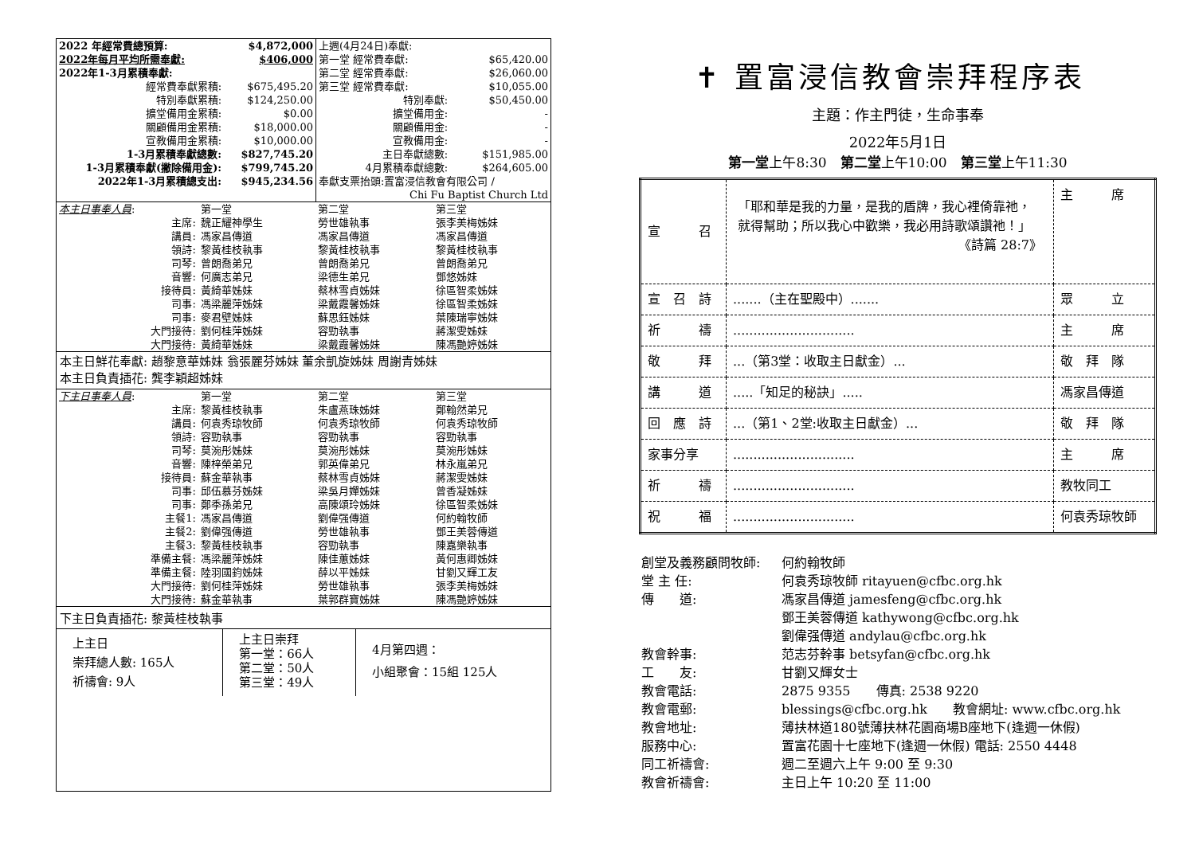| 2022 年經常費總預算: | $4,872,000 |
| --- | --- |
| 2022年每月平均所需奉獻: | $406,000 |
| 2022年1-3月累積奉獻: | |
| 經常費奉獻累積: | $675,495.20 |
| 特別奉獻累積: | $124,250.00 |
| 擴堂備用金累積: | $0.00 |
| 關顧備用金累積: | $18,000.00 |
| 宣教備用金累積: | $10,000.00 |
| 1-3月累積奉獻總數: | $827,745.20 |
| 1-3月累積奉獻(撇除備用金): | $799,745.20 |
| 2022年1-3月累積總支出: | $945,234.56 |
| 上週(4月24日)奉獻: | |
| 第一堂 經常費奉獻: | $65,420.00 |
| 第二堂 經常費奉獻: | $26,060.00 |
| 第三堂 經常費奉獻: | $10,055.00 |
| 特別奉獻: | $50,450.00 |
| 擴堂備用金: | - |
| 關顧備用金: | - |
| 宣教備用金: | - |
| 主日奉獻總數: | $151,985.00 |
| 4月累積奉獻總數: | $264,605.00 |
| 奉獻支票抬頭:置富浸信教會有限公司 / | |
| Chi Fu Baptist Church Ltd | |
| 本主日事奉人員 : | 第一堂 | 第二堂 | 第三堂 |
| 主席: | 魏正耀神學生 | 勞世雄執事 | 張李美梅姊妹 |
| 講員: | 馮家昌傳道 | 馮家昌傳道 | 馮家昌傳道 |
| 領詩: | 黎黃桂枝執事 | 黎黃桂枝執事 | 黎黃桂枝執事 |
| 司琴: | 曾朗喬弟兄 | 曾朗喬弟兄 | 曾朗喬弟兄 |
| 音響: | 何廣志弟兄 | 梁德生弟兄 | 鄧悠姊妹 |
| 接待員: | 黃綺華姊妹 | 蔡林雪貞姊妹 | 徐區智柔姊妹 |
| 司事: | 馮梁麗萍姊妹 | 梁戴霞馨姊妹 | 徐區智柔姊妹 |
| 司事: | 麥君壁姊妹 | 蘇思鈺姊妹 | 葉陳瑞寧姊妹 |
| 大門接待: | 劉何桂萍姊妹 | 容勁執事 | 蔣潔雯姊妹 |
| 大門接待: | 黃綺華姊妹 | 梁戴霞馨姊妹 | 陳馮艷婷姊妹 |
本主日鮮花奉獻: 趙黎意華姊妹 翁張麗芬姊妹 董余凱旋姊妹 周謝青姊妹
本主日負責插花: 龔李穎超姊妹
| 下主日事奉人員 : | 第一堂 | 第二堂 | 第三堂 |
| 主席: | 黎黃桂枝執事 | 朱盧燕珠姊妹 | 鄭翰然弟兄 |
| 講員: | 何袁秀琼牧師 | 何袁秀琼牧師 | 何袁秀琼牧師 |
| 領詩: | 容勁執事 | 容勁執事 | 容勁執事 |
| 司琴: | 莫涴彤姊妹 | 莫涴彤姊妹 | 莫涴彤姊妹 |
| 音響: | 陳梓榮弟兄 | 郭英偉弟兄 | 林永嵐弟兄 |
| 接待員: | 蘇金華執事 | 蔡林雪貞姊妹 | 蔣潔雯姊妹 |
| 司事: | 邱伍慕芬姊妹 | 梁吳月嬋姊妹 | 曾香凝姊妹 |
| 司事: | 鄭季孫弟兄 | 高陳頌玲姊妹 | 徐區智柔姊妹 |
| 主餐1: | 馮家昌傳道 | 劉偉强傳道 | 何約翰牧師 |
| 主餐2: | 劉偉强傳道 | 勞世雄執事 | 鄧王美蓉傳道 |
| 主餐3: | 黎黃桂枝執事 | 容勁執事 | 陳嘉樂執事 |
| 準備主餐: | 馮梁麗萍姊妹 | 陳佳蕙姊妹 | 黃何惠卿姊妹 |
| 準備主餐: | 陸羽國鈞姊妹 | 薛以平姊妹 | 甘劉又輝工友 |
| 大門接待: | 劉何桂萍姊妹 | 勞世雄執事 | 張李美梅姊妹 |
| 大門接待: | 蘇金華執事 | 葉郭群寶姊妹 | 陳馮艷婷姊妹 |
下主日負責插花: 黎黃桂枝執事
| 上主日 崇拜總人數: 165人 祈禱會: 9人 | 上主日崇拜 第一堂：66人 第二堂：50人 第三堂：49人 | 4月第四週： 小組聚會：15組 125人 |
✝ 置富浸信教會崇拜程序表
主題：作主門徒，生命事奉
2022年5月1日
第一堂上午8:30　第二堂上午10:00　第三堂上午11:30
| 宣 召 | 「耶和華是我的力量，是我的盾牌，我心裡倚靠祂，就得幫助；所以我心中歡樂，我必用詩歌頌讚祂！」 《詩篇 28:7》 | 主 席 |
| 宣 召 詩 | .......（主在聖殿中）....... | 眾 立 |
| 祈 禱 | .............................. | 主 席 |
| 敬 拜 | ...（第3堂：收取主日獻金）... | 敬 拜 隊 |
| 講 道 | .....「知足的秘訣」..... | 馮家昌傳道 |
| 回 應 詩 | ...（第1、2堂:收取主日獻金）... | 敬 拜 隊 |
| 家事分享 | .............................. | 主 席 |
| 祈 禱 | .............................. | 教牧同工 |
| 祝 福 | .............................. | 何袁秀琼牧師 |
| 創堂及義務顧問牧師: | 何約翰牧師 |
| 堂 主 任: | 何袁秀琼牧師 ritayuen@cfbc.org.hk |
| 傳 道: | 馮家昌傳道 jamesfeng@cfbc.org.hk |
| | 鄧王美蓉傳道 kathywong@cfbc.org.hk |
| | 劉偉强傳道 andylau@cfbc.org.hk |
| 教會幹事: | 范志芬幹事 betsyfan@cfbc.org.hk |
| 工 友: | 甘劉又輝女士 |
| 教會電話: | 2875 9355 傳真: 2538 9220 |
| 教會電郵: | blessings@cfbc.org.hk 教會網址: www.cfbc.org.hk |
| 教會地址: | 薄扶林道180號薄扶林花園商場B座地下(逢週一休假) |
| 服務中心: | 置富花園十七座地下(逢週一休假) 電話: 2550 4448 |
| 同工祈禱會: | 週二至週六上午 9:00 至 9:30 |
| 教會祈禱會: | 主日上午 10:20 至 11:00 |